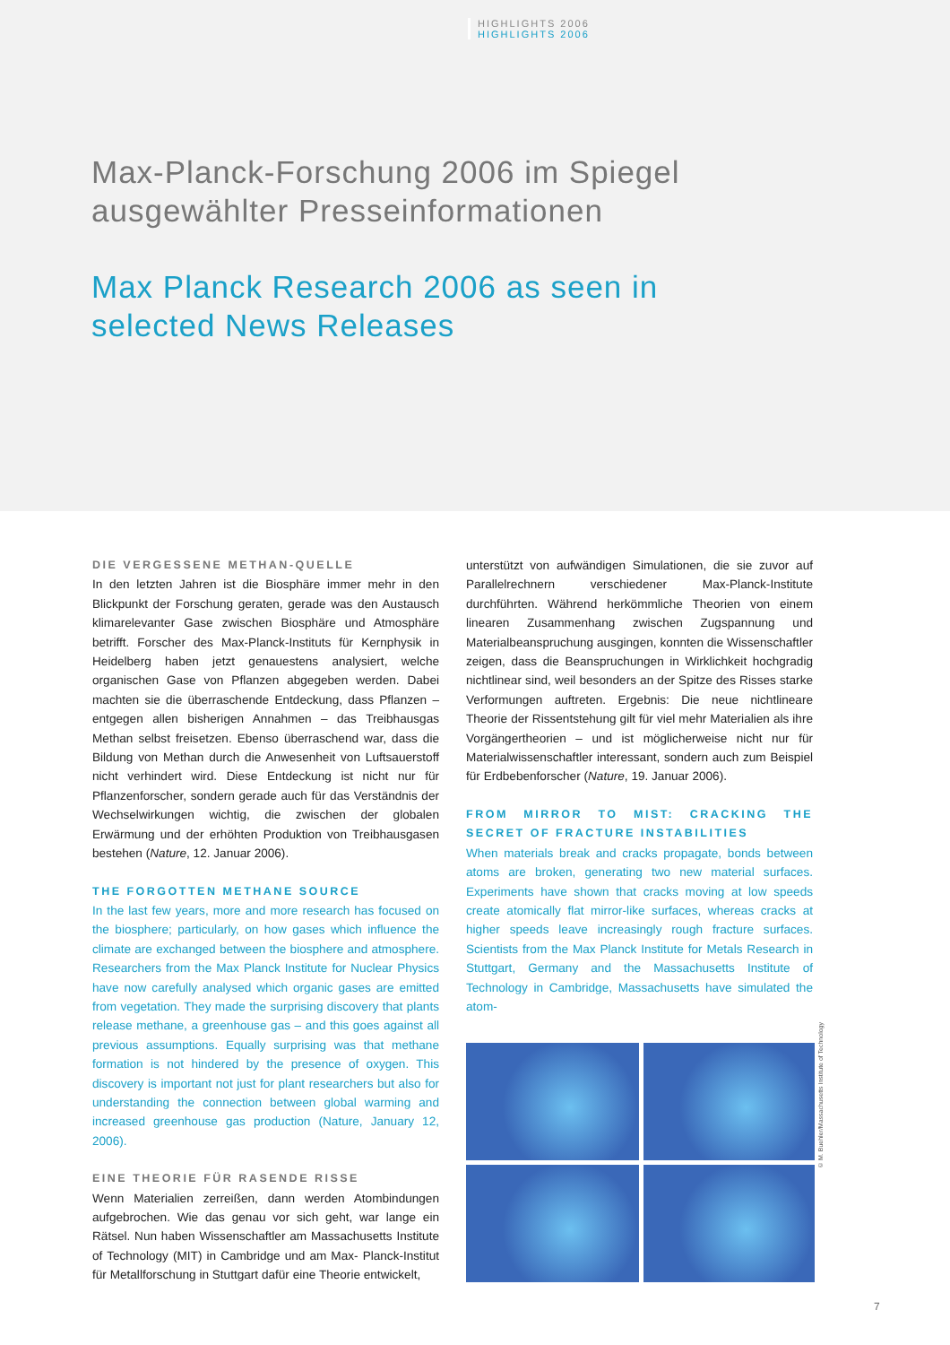HIGHLIGHTS 2006
HIGHLIGHTS 2006
Max-Planck-Forschung 2006 im Spiegel
ausgewählter Presseinformationen
Max Planck Research 2006 as seen in
selected News Releases
DIE VERGESSENE METHAN-QUELLE
In den letzten Jahren ist die Biosphäre immer mehr in den Blickpunkt der Forschung geraten, gerade was den Austausch klimarelevanter Gase zwischen Biosphäre und Atmosphäre betrifft. Forscher des Max-Planck-Instituts für Kernphysik in Heidelberg haben jetzt genauestens analysiert, welche organischen Gase von Pflanzen abgegeben werden. Dabei machten sie die überraschende Entdeckung, dass Pflanzen – entgegen allen bisherigen Annahmen – das Treibhausgas Methan selbst freisetzen. Ebenso überraschend war, dass die Bildung von Methan durch die Anwesenheit von Luftsauerstoff nicht verhindert wird. Diese Entdeckung ist nicht nur für Pflanzenforscher, sondern gerade auch für das Verständnis der Wechselwirkungen wichtig, die zwischen der globalen Erwärmung und der erhöhten Produktion von Treibhausgasen bestehen (Nature, 12. Januar 2006).
THE FORGOTTEN METHANE SOURCE
In the last few years, more and more research has focused on the biosphere; particularly, on how gases which influence the climate are exchanged between the biosphere and atmosphere. Researchers from the Max Planck Institute for Nuclear Physics have now carefully analysed which organic gases are emitted from vegetation. They made the surprising discovery that plants release methane, a greenhouse gas – and this goes against all previous assumptions. Equally surprising was that methane formation is not hindered by the presence of oxygen. This discovery is important not just for plant researchers but also for understanding the connection between global warming and increased greenhouse gas production (Nature, January 12, 2006).
EINE THEORIE FÜR RASENDE RISSE
Wenn Materialien zerreißen, dann werden Atombindungen aufgebrochen. Wie das genau vor sich geht, war lange ein Rätsel. Nun haben Wissenschaftler am Massachusetts Institute of Technology (MIT) in Cambridge und am Max- Planck-Institut für Metallforschung in Stuttgart dafür eine Theorie entwickelt,
unterstützt von aufwändigen Simulationen, die sie zuvor auf Parallelrechnern verschiedener Max-Planck-Institute durchführten. Während herkömmliche Theorien von einem linearen Zusammenhang zwischen Zugspannung und Materialbeanspruchung ausgingen, konnten die Wissenschaftler zeigen, dass die Beanspruchungen in Wirklichkeit hochgradig nichtlinear sind, weil besonders an der Spitze des Risses starke Verformungen auftreten. Ergebnis: Die neue nichtlineare Theorie der Rissentstehung gilt für viel mehr Materialien als ihre Vorgängertheorien – und ist möglicherweise nicht nur für Materialwissenschaftler interessant, sondern auch zum Beispiel für Erdbebenforscher (Nature, 19. Januar 2006).
FROM MIRROR TO MIST: CRACKING THE SECRET OF FRACTURE INSTABILITIES
When materials break and cracks propagate, bonds between atoms are broken, generating two new material surfaces. Experiments have shown that cracks moving at low speeds create atomically flat mirror-like surfaces, whereas cracks at higher speeds leave increasingly rough fracture surfaces. Scientists from the Max Planck Institute for Metals Research in Stuttgart, Germany and the Massachusetts Institute of Technology in Cambridge, Massachusetts have simulated the atom-
© M. Buehler/Massachusetts Institute of Technology
7